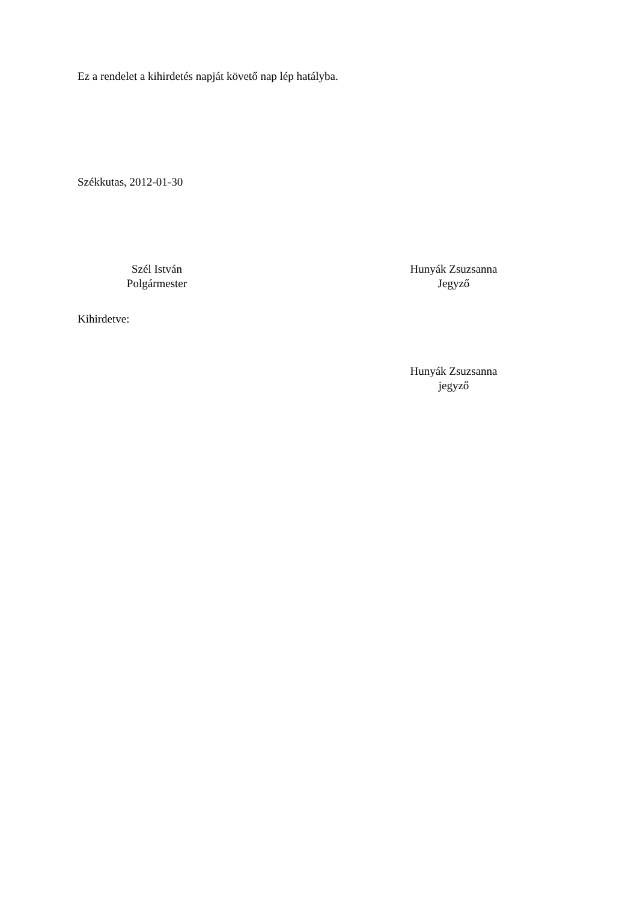Ez a rendelet a kihirdetés napját követő nap lép hatályba.
Székkutas, 2012-01-30
Szél István
Polgármester
Hunyák Zsuzsanna
Jegyző
Kihirdetve:
Hunyák Zsuzsanna
jegyző